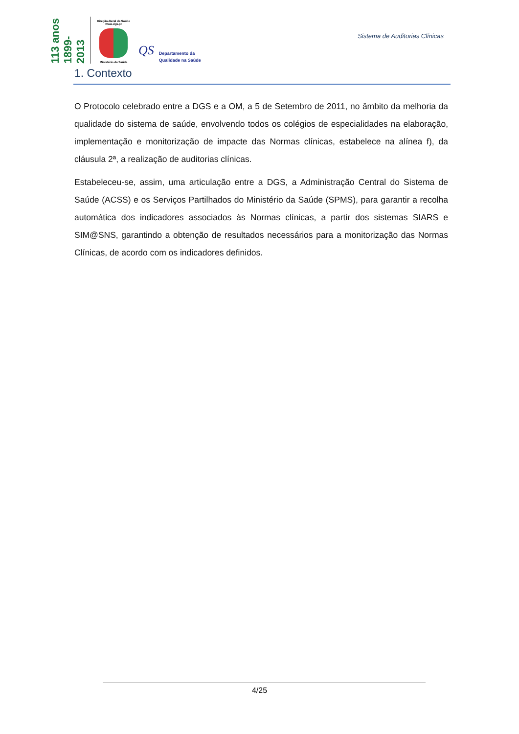113 anos 1899-2013
Direção-Geral da Saúde
www.dgs.pt
Ministério da Saúde
QS
Departamento da
Qualidade na Saúde
Sistema de Auditorias Clínicas
1. Contexto
O Protocolo celebrado entre a DGS e a OM, a 5 de Setembro de 2011, no âmbito da melhoria da qualidade do sistema de saúde, envolvendo todos os colégios de especialidades na elaboração, implementação e monitorização de impacte das Normas clínicas, estabelece na alínea f), da cláusula 2ª, a realização de auditorias clínicas.
Estabeleceu-se, assim, uma articulação entre a DGS, a Administração Central do Sistema de Saúde (ACSS) e os Serviços Partilhados do Ministério da Saúde (SPMS), para garantir a recolha automática dos indicadores associados às Normas clínicas, a partir dos sistemas SIARS e SIM@SNS, garantindo a obtenção de resultados necessários para a monitorização das Normas Clínicas, de acordo com os indicadores definidos.
4/25